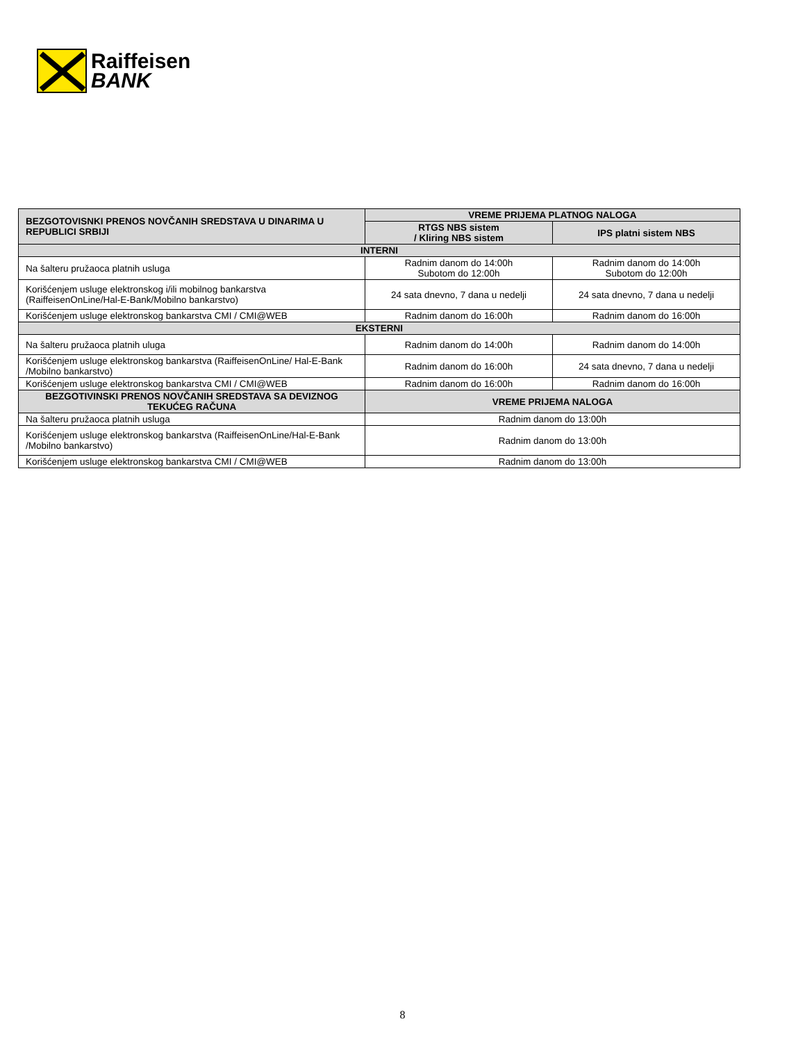Raiffeisen
BANK
| BEZGOTOVISNKI PRENOS NOVČANIH SREDSTAVA U DINARIMA U REPUBLICI SRBIJI | VREME PRIJEMA PLATNOG NALOGA | |
| --- | --- | --- |
| | RTGS NBS sistem / Kliring NBS sistem | IPS platni sistem NBS |
| INTERNI | | |
| Na šalteru pružaoca platnih usluga | Radnim danom do 14:00h Subotom do 12:00h | Radnim danom do 14:00h Subotom do 12:00h |
| Korišćenjem usluge elektronskog i/ili mobilnog bankarstva (RaiffeisenOnLine/Hal-E-Bank/Mobilno bankarstvo) | 24 sata dnevno, 7 dana u nedelji | 24 sata dnevno, 7 dana u nedelji |
| Korišćenjem usluge elektronskog bankarstva CMI / CMI@WEB | Radnim danom do 16:00h | Radnim danom do 16:00h |
| EKSTERNI | | |
| Na šalteru pružaoca platnih uluga | Radnim danom do 14:00h | Radnim danom do 14:00h |
| Korišćenjem usluge elektronskog bankarstva (RaiffeisenOnLine/ Hal-E-Bank /Mobilno bankarstvo) | Radnim danom do 16:00h | 24 sata dnevno, 7 dana u nedelji |
| Korišćenjem usluge elektronskog bankarstva CMI / CMI@WEB | Radnim danom do 16:00h | Radnim danom do 16:00h |
| BEZGOTIVINSKI PRENOS NOVČANIH SREDSTAVA SA DEVIZNOG TEKUĆEG RAČUNA | VREME PRIJEMA NALOGA | |
| Na šalteru pružaoca platnih usluga | Radnim danom do 13:00h | |
| Korišćenjem usluge elektronskog bankarstva (RaiffeisenOnLine/Hal-E-Bank /Mobilno bankarstvo) | Radnim danom do 13:00h | |
| Korišćenjem usluge elektronskog bankarstva CMI / CMI@WEB | Radnim danom do 13:00h | |
8